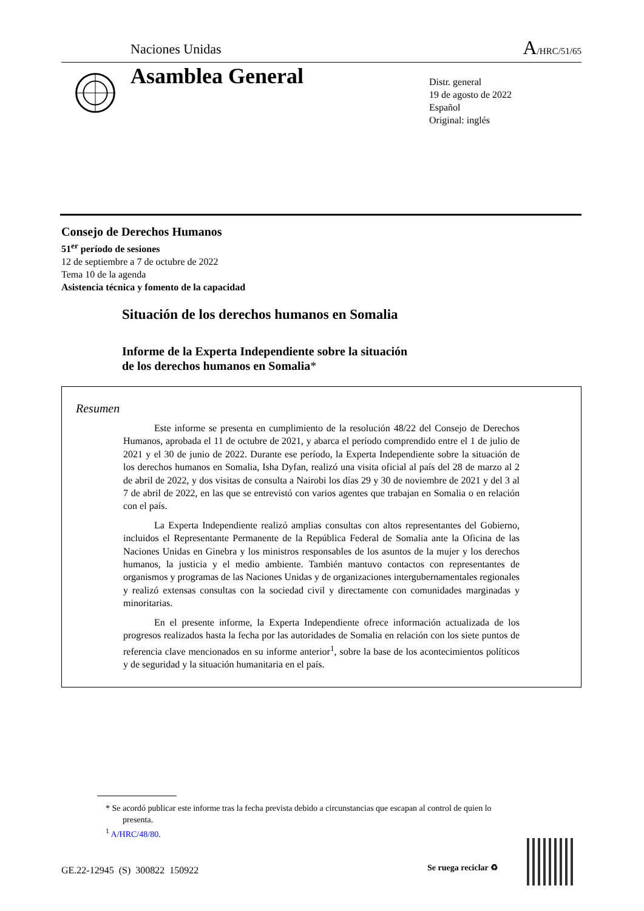Naciones Unidas A/HRC/51/65
Asamblea General
Distr. general
19 de agosto de 2022
Español
Original: inglés
Consejo de Derechos Humanos
51<sup>er</sup> período de sesiones
12 de septiembre a 7 de octubre de 2022
Tema 10 de la agenda
Asistencia técnica y fomento de la capacidad
Situación de los derechos humanos en Somalia
Informe de la Experta Independiente sobre la situación
de los derechos humanos en Somalia*
Resumen
Este informe se presenta en cumplimiento de la resolución 48/22 del Consejo de Derechos Humanos, aprobada el 11 de octubre de 2021, y abarca el período comprendido entre el 1 de julio de 2021 y el 30 de junio de 2022. Durante ese período, la Experta Independiente sobre la situación de los derechos humanos en Somalia, Isha Dyfan, realizó una visita oficial al país del 28 de marzo al 2 de abril de 2022, y dos visitas de consulta a Nairobi los días 29 y 30 de noviembre de 2021 y del 3 al 7 de abril de 2022, en las que se entrevistó con varios agentes que trabajan en Somalia o en relación con el país.
La Experta Independiente realizó amplias consultas con altos representantes del Gobierno, incluidos el Representante Permanente de la República Federal de Somalia ante la Oficina de las Naciones Unidas en Ginebra y los ministros responsables de los asuntos de la mujer y los derechos humanos, la justicia y el medio ambiente. También mantuvo contactos con representantes de organismos y programas de las Naciones Unidas y de organizaciones intergubernamentales regionales y realizó extensas consultas con la sociedad civil y directamente con comunidades marginadas y minoritarias.
En el presente informe, la Experta Independiente ofrece información actualizada de los progresos realizados hasta la fecha por las autoridades de Somalia en relación con los siete puntos de referencia clave mencionados en su informe anterior<sup>1</sup>, sobre la base de los acontecimientos políticos y de seguridad y la situación humanitaria en el país.
* Se acordó publicar este informe tras la fecha prevista debido a circunstancias que escapan al control de quien lo presenta.
<sup>1</sup> A/HRC/48/80.
GE.22-12945 (S) 300822 150922 Se ruega reciclar ♻